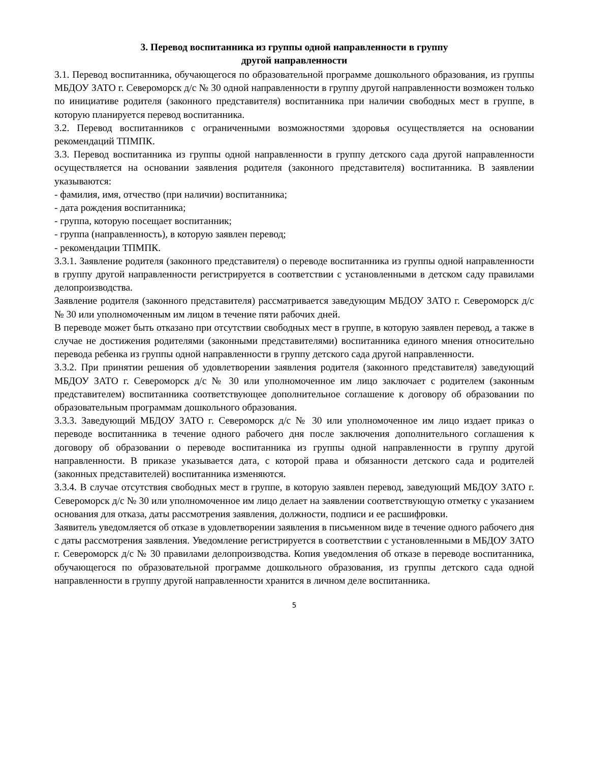3. Перевод воспитанника из группы одной направленности в группу
другой направленности
3.1. Перевод воспитанника, обучающегося по образовательной программе дошкольного образования, из группы МБДОУ ЗАТО г. Североморск д/с № 30 одной направленности в группу другой направленности возможен только по инициативе родителя (законного представителя) воспитанника при наличии свободных мест в группе, в которую планируется перевод воспитанника.
3.2. Перевод воспитанников с ограниченными возможностями здоровья осуществляется на основании рекомендаций ТПМПК.
3.3. Перевод воспитанника из группы одной направленности в группу детского сада другой направленности осуществляется на основании заявления родителя (законного представителя) воспитанника. В заявлении указываются:
- фамилия, имя, отчество (при наличии) воспитанника;
- дата рождения воспитанника;
- группа, которую посещает воспитанник;
- группа (направленность), в которую заявлен перевод;
- рекомендации ТПМПК.
3.3.1. Заявление родителя (законного представителя) о переводе воспитанника из группы одной направленности в группу другой направленности регистрируется в соответствии с установленными в детском саду правилами делопроизводства.
Заявление родителя (законного представителя) рассматривается заведующим МБДОУ ЗАТО г. Североморск д/с № 30 или уполномоченным им лицом в течение пяти рабочих дней.
В переводе может быть отказано при отсутствии свободных мест в группе, в которую заявлен перевод, а также в случае не достижения родителями (законными представителями) воспитанника единого мнения относительно перевода ребенка из группы одной направленности в группу детского сада другой направленности.
3.3.2. При принятии решения об удовлетворении заявления родителя (законного представителя) заведующий МБДОУ ЗАТО г. Североморск д/с № 30 или уполномоченное им лицо заключает с родителем (законным представителем) воспитанника соответствующее дополнительное соглашение к договору об образовании по образовательным программам дошкольного образования.
3.3.3. Заведующий МБДОУ ЗАТО г. Североморск д/с № 30 или уполномоченное им лицо издает приказ о переводе воспитанника в течение одного рабочего дня после заключения дополнительного соглашения к договору об образовании о переводе воспитанника из группы одной направленности в группу другой направленности. В приказе указывается дата, с которой права и обязанности детского сада и родителей (законных представителей) воспитанника изменяются.
3.3.4. В случае отсутствия свободных мест в группе, в которую заявлен перевод, заведующий МБДОУ ЗАТО г. Североморск д/с № 30 или уполномоченное им лицо делает на заявлении соответствующую отметку с указанием основания для отказа, даты рассмотрения заявления, должности, подписи и ее расшифровки.
Заявитель уведомляется об отказе в удовлетворении заявления в письменном виде в течение одного рабочего дня с даты рассмотрения заявления. Уведомление регистрируется в соответствии с установленными в МБДОУ ЗАТО г. Североморск д/с № 30 правилами делопроизводства. Копия уведомления об отказе в переводе воспитанника, обучающегося по образовательной программе дошкольного образования, из группы детского сада одной направленности в группу другой направленности хранится в личном деле воспитанника.
5